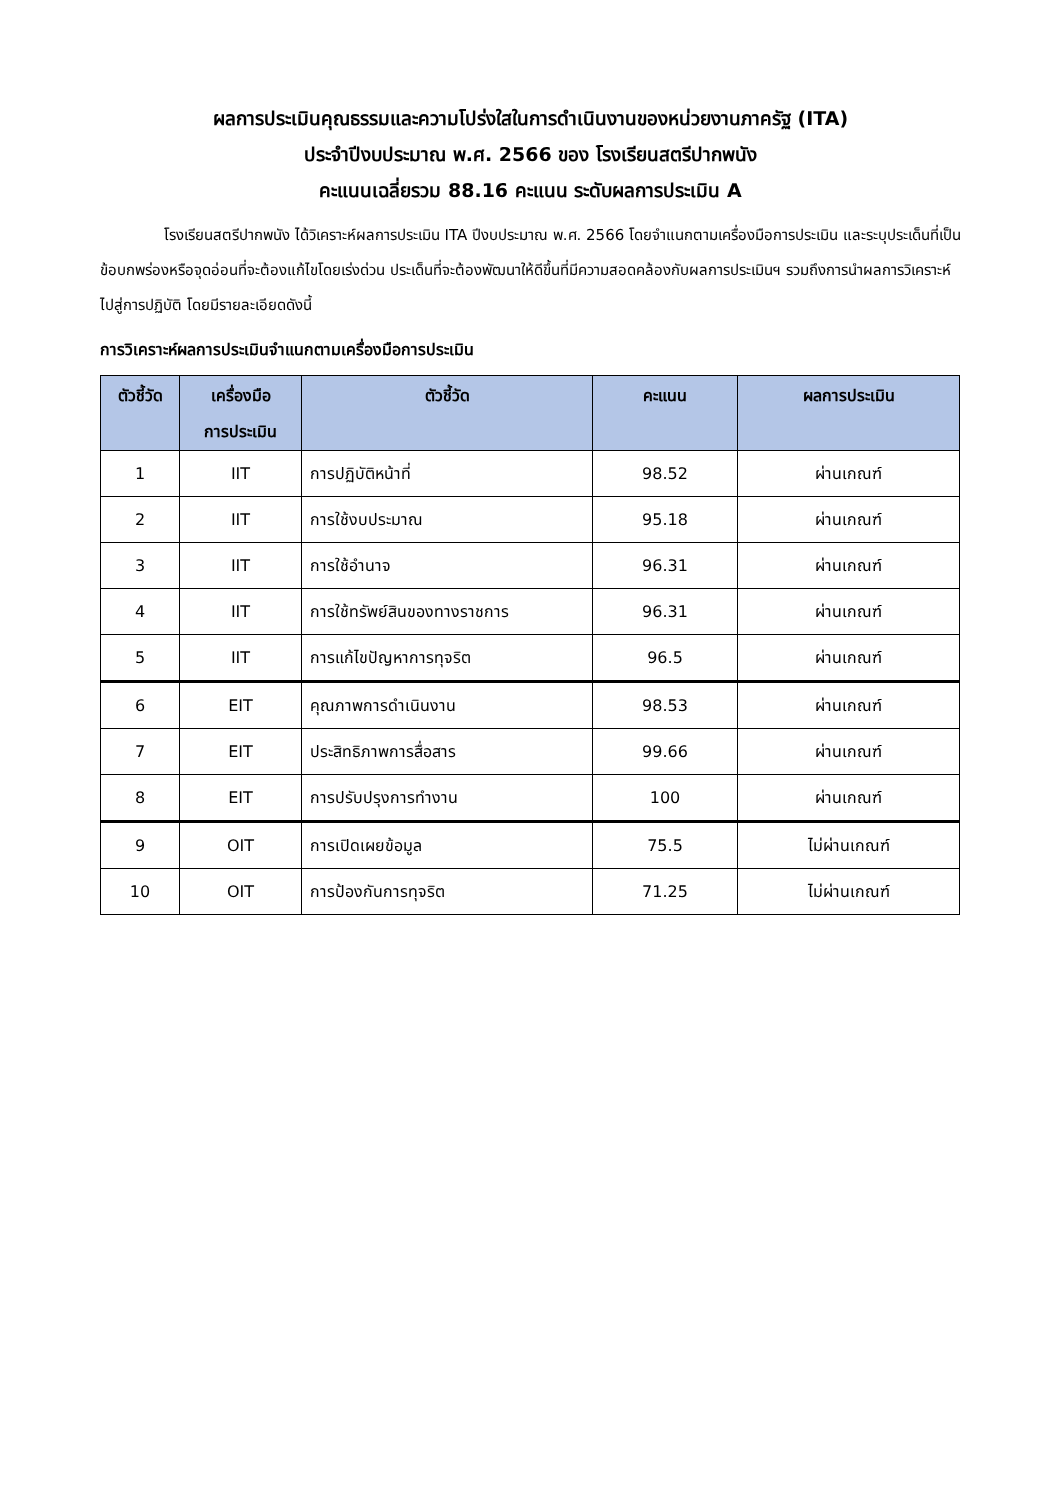ผลการประเมินคุณธรรมและความโปร่งใสในการดำเนินงานของหน่วยงานภาครัฐ (ITA)
ประจำปีงบประมาณ พ.ศ. 2566 ของ โรงเรียนสตรีปากพนัง
คะแนนเฉลี่ยรวม 88.16 คะแนน ระดับผลการประเมิน A
โรงเรียนสตรีปากพนัง ได้วิเคราะห์ผลการประเมิน ITA ปีงบประมาณ พ.ศ. 2566 โดยจำแนกตามเครื่องมือการประเมิน และระบุประเด็นที่เป็นข้อบกพร่องหรือจุดอ่อนที่จะต้องแก้ไขโดยเร่งด่วน ประเด็นที่จะต้องพัฒนาให้ดีขึ้นที่มีความสอดคล้องกับผลการประเมินฯ รวมถึงการนำผลการวิเคราะห์ไปสู่การปฏิบัติ โดยมีรายละเอียดดังนี้
การวิเคราะห์ผลการประเมินจำแนกตามเครื่องมือการประเมิน
| ตัวชี้วัด | เครื่องมือ การประเมิน | ตัวชี้วัด | คะแนน | ผลการประเมิน |
| --- | --- | --- | --- | --- |
| 1 | IIT | การปฏิบัติหน้าที่ | 98.52 | ผ่านเกณฑ์ |
| 2 | IIT | การใช้งบประมาณ | 95.18 | ผ่านเกณฑ์ |
| 3 | IIT | การใช้อำนาจ | 96.31 | ผ่านเกณฑ์ |
| 4 | IIT | การใช้ทรัพย์สินของทางราชการ | 96.31 | ผ่านเกณฑ์ |
| 5 | IIT | การแก้ไขปัญหาการทุจริต | 96.5 | ผ่านเกณฑ์ |
| 6 | EIT | คุณภาพการดำเนินงาน | 98.53 | ผ่านเกณฑ์ |
| 7 | EIT | ประสิทธิภาพการสื่อสาร | 99.66 | ผ่านเกณฑ์ |
| 8 | EIT | การปรับปรุงการทำงาน | 100 | ผ่านเกณฑ์ |
| 9 | OIT | การเปิดเผยข้อมูล | 75.5 | ไม่ผ่านเกณฑ์ |
| 10 | OIT | การป้องกันการทุจริต | 71.25 | ไม่ผ่านเกณฑ์ |